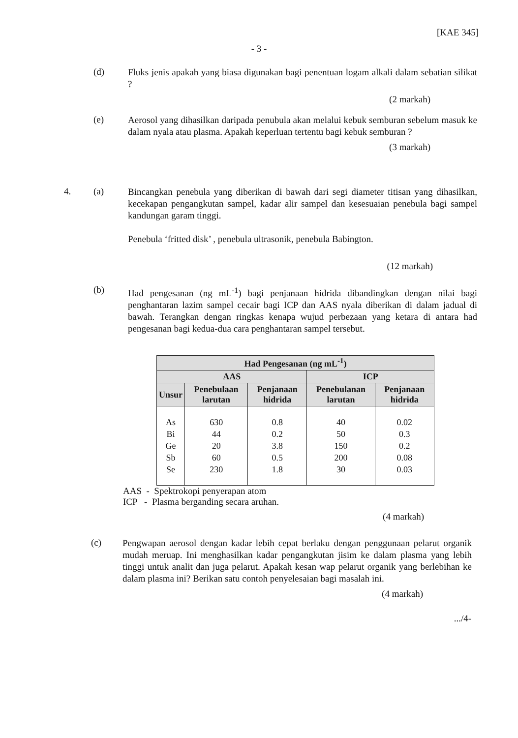[KAE 345]
- 3 -
(d)
Fluks jenis apakah yang biasa digunakan bagi penentuan logam alkali dalam sebatian silikat ?
(2 markah)
(e)
Aerosol yang dihasilkan daripada penubula akan melalui kebuk semburan sebelum masuk ke dalam nyala atau plasma. Apakah keperluan tertentu bagi kebuk semburan ?
(3 markah)
4. (a)
Bincangkan penebula yang diberikan di bawah dari segi diameter titisan yang dihasilkan, kecekapan pengangkutan sampel, kadar alir sampel dan kesesuaian penebula bagi sampel kandungan garam tinggi.
Penebula ‘fritted disk’ , penebula ultrasonik, penebula Babington.
(12 markah)
(b)
Had pengesanan (ng mL<sup>-1</sup>) bagi penjanaan hidrida dibandingkan dengan nilai bagi penghantaran lazim sampel cecair bagi ICP dan AAS nyala diberikan di dalam jadual di bawah. Terangkan dengan ringkas kenapa wujud perbezaan yang ketara di antara had pengesanan bagi kedua-dua cara penghantaran sampel tersebut.
| Had Pengesanan (ng mL<sup>-1</sup>) | | | | |
| --- | --- | --- | --- | --- |
| AAS | | | ICP | |
| Unsur | Penebulaan larutan | Penjanaan hidrida | Penebulanan larutan | Penjanaan hidrida |
| As Bi Ge Sb Se | 630 44 20 60 230 | 0.8 0.2 3.8 0.5 1.8 | 40 50 150 200 30 | 0.02 0.3 0.2 0.08 0.03 |
AAS - Spektrokopi penyerapan atom
ICP - Plasma berganding secara aruhan.
(4 markah)
(c)
Pengwapan aerosol dengan kadar lebih cepat berlaku dengan penggunaan pelarut organik mudah meruap. Ini menghasilkan kadar pengangkutan jisim ke dalam plasma yang lebih tinggi untuk analit dan juga pelarut. Apakah kesan wap pelarut organik yang berlebihan ke dalam plasma ini? Berikan satu contoh penyelesaian bagi masalah ini.
(4 markah)
.../4-